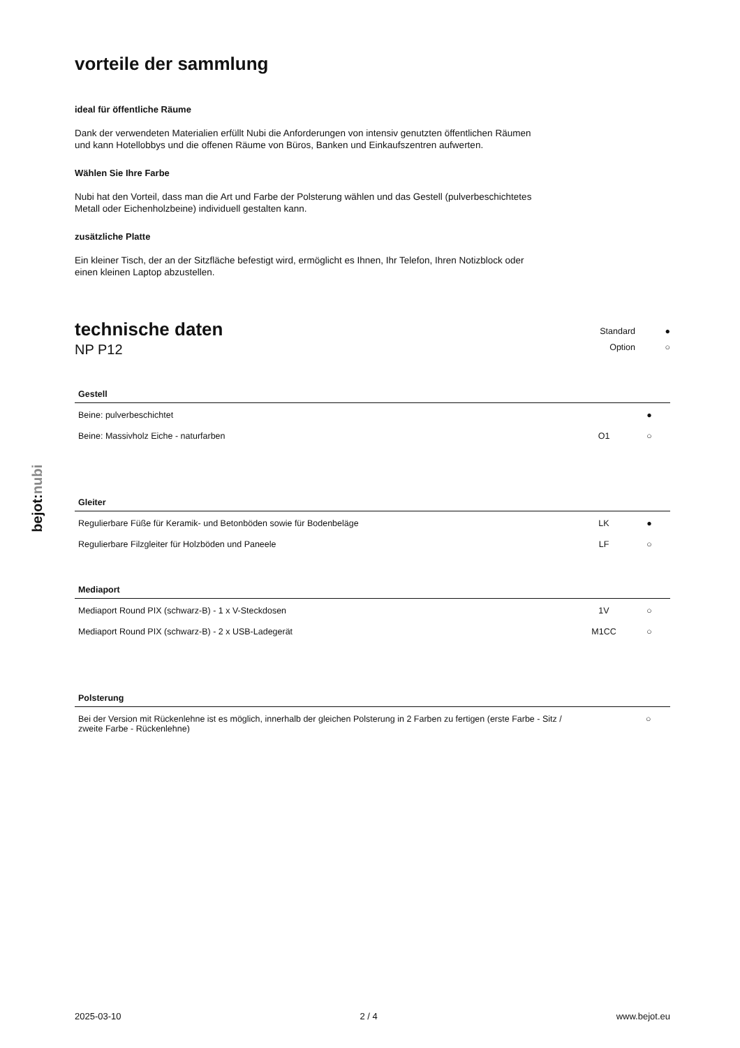bejot:nubi
vorteile der sammlung
ideal für öffentliche Räume
Dank der verwendeten Materialien erfüllt Nubi die Anforderungen von intensiv genutzten öffentlichen Räumen und kann Hotellobbys und die offenen Räume von Büros, Banken und Einkaufszentren aufwerten.
Wählen Sie Ihre Farbe
Nubi hat den Vorteil, dass man die Art und Farbe der Polsterung wählen und das Gestell (pulverbeschichtetes Metall oder Eichenholzbeine) individuell gestalten kann.
zusätzliche Platte
Ein kleiner Tisch, der an der Sitzfläche befestigt wird, ermöglicht es Ihnen, Ihr Telefon, Ihren Notizblock oder einen kleinen Laptop abzustellen.
technische daten
NP P12
Standard ● Option ○
| Gestell | | |
| --- | --- | --- |
| Beine: pulverbeschichtet | | ● |
| Beine: Massivholz Eiche - naturfarben | O1 | ○ |
| Gleiter | | |
| --- | --- | --- |
| Regulierbare Füße für Keramik- und Betonböden sowie für Bodenbeläge | LK | ● |
| Regulierbare Filzgleiter für Holzböden und Paneele | LF | ○ |
| Mediaport | | |
| --- | --- | --- |
| Mediaport Round PIX (schwarz-B) - 1 x V-Steckdosen | 1V | ○ |
| Mediaport Round PIX (schwarz-B) - 2 x USB-Ladegerät | M1CC | ○ |
| Polsterung | | |
| --- | --- | --- |
| Bei der Version mit Rückenlehne ist es möglich, innerhalb der gleichen Polsterung in 2 Farben zu fertigen (erste Farbe - Sitz / zweite Farbe - Rückenlehne) | | ○ |
2025-03-10 2 / 4 www.bejot.eu